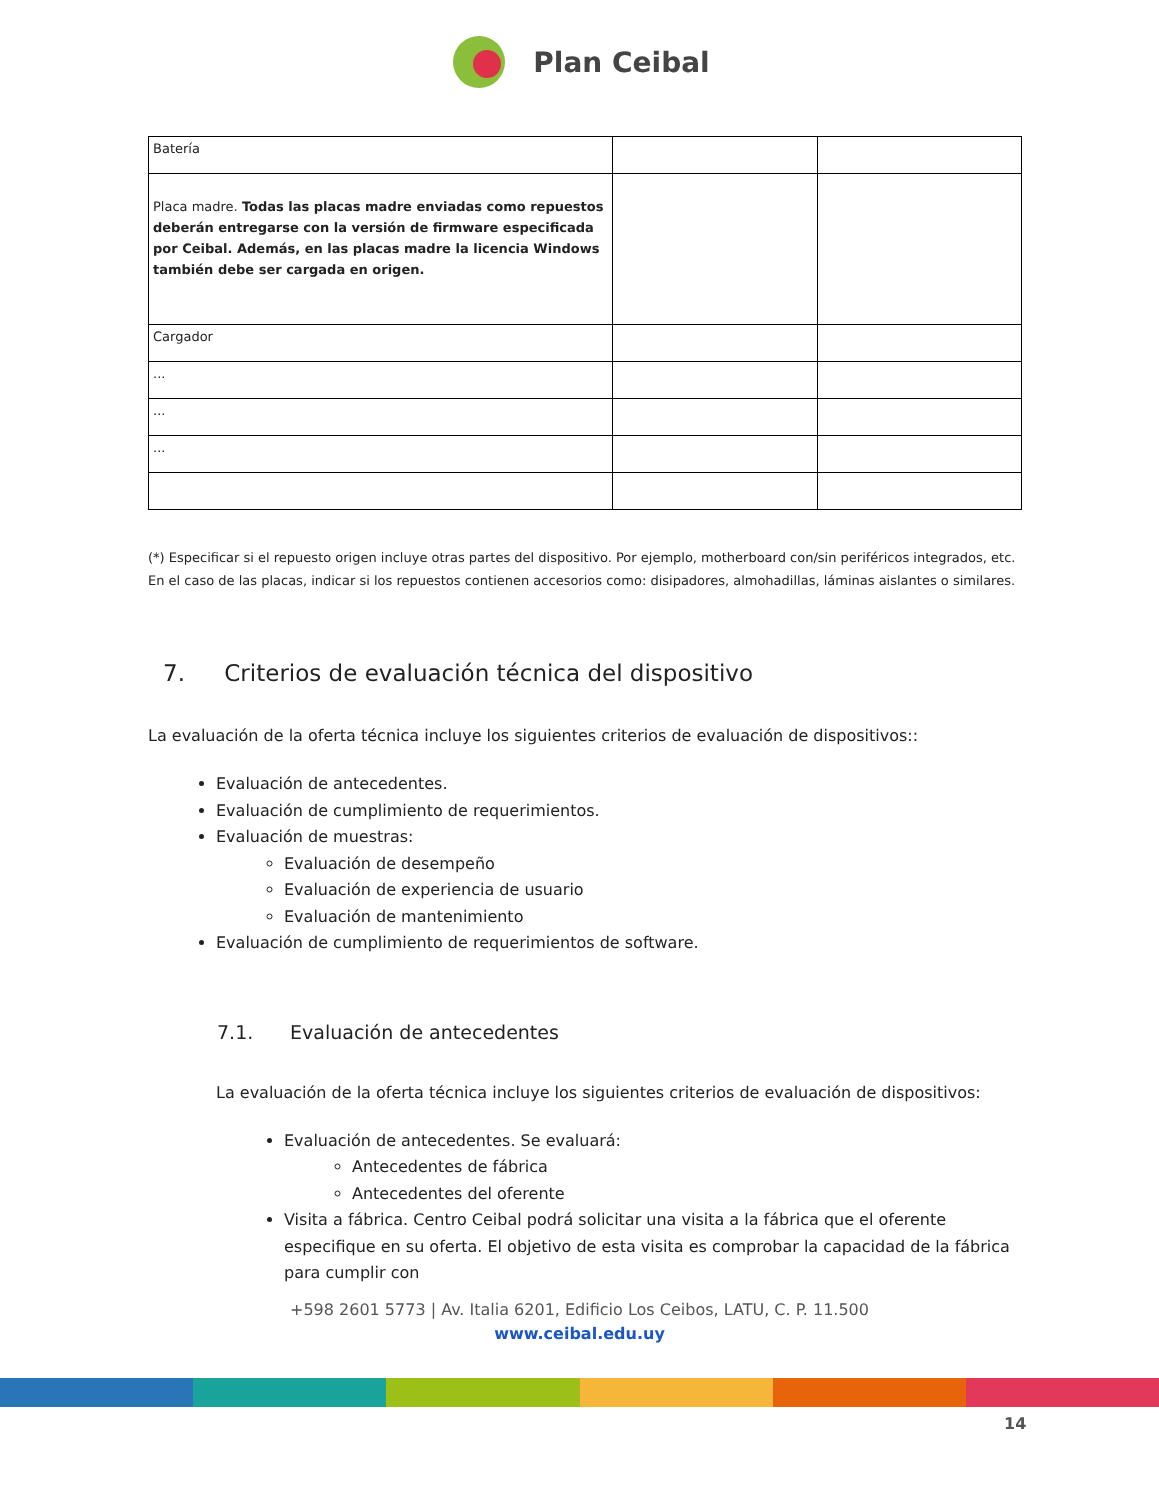Plan Ceibal
| Batería | | |
| Placa madre. Todas las placas madre enviadas como repuestos deberán entregarse con la versión de firmware especificada por Ceibal. Además, en las placas madre la licencia Windows también debe ser cargada en origen. | | |
| Cargador | | |
| ... | | |
| ... | | |
| ... | | |
(*) Especificar si el repuesto origen incluye otras partes del dispositivo. Por ejemplo, motherboard con/sin periféricos integrados, etc. En el caso de las placas, indicar si los repuestos contienen accesorios como: disipadores, almohadillas, láminas aislantes o similares.
7. Criterios de evaluación técnica del dispositivo
La evaluación de la oferta técnica incluye los siguientes criterios de evaluación de dispositivos::
Evaluación de antecedentes.
Evaluación de cumplimiento de requerimientos.
Evaluación de muestras:
Evaluación de desempeño
Evaluación de experiencia de usuario
Evaluación de mantenimiento
Evaluación de cumplimiento de requerimientos de software.
7.1. Evaluación de antecedentes
La evaluación de la oferta técnica incluye los siguientes criterios de evaluación de dispositivos:
Evaluación de antecedentes. Se evaluará:
Antecedentes de fábrica
Antecedentes del oferente
Visita a fábrica. Centro Ceibal podrá solicitar una visita a la fábrica que el oferente especifique en su oferta. El objetivo de esta visita es comprobar la capacidad de la fábrica para cumplir con
+598 2601 5773 | Av. Italia 6201, Edificio Los Ceibos, LATU, C. P. 11.500
www.ceibal.edu.uy
14